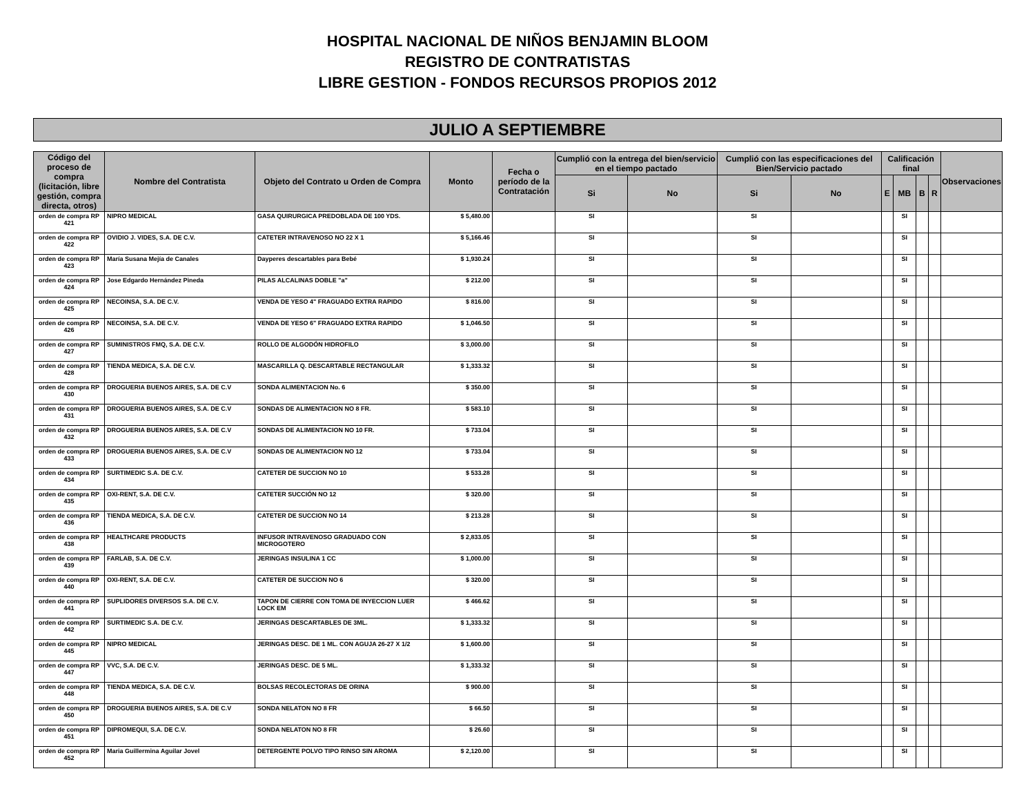HOSPITAL NACIONAL DE NIÑOS BENJAMIN BLOOM
REGISTRO DE CONTRATISTAS
LIBRE GESTION - FONDOS RECURSOS PROPIOS 2012
JULIO A SEPTIEMBRE
| Código del proceso de compra (licitación, libre gestión, compra directa, otros) | Nombre del Contratista | Objeto del Contrato u Orden de Compra | Monto | Fecha o período de la Contratación | Cumplió con la entrega del bien/servicio en el tiempo pactado | | Cumplió con las especificaciones del Bien/Servicio pactado | | Calificación final | | | | Observaciones |
| --- | --- | --- | --- | --- | --- | --- | --- | --- | --- | --- | --- | --- | --- |
| | | | | | Si | No | Si | No | E | MB | B | R | |
| orden de compra RP 421 | NIPRO MEDICAL | GASA QUIRURGICA PREDOBLADA DE 100 YDS. | $ 5,480.00 | | SI | | SI | | | SI | | | |
| orden de compra RP 422 | OVIDIO J. VIDES, S.A. DE C.V. | CATETER INTRAVENOSO NO 22 X 1 | $ 5,166.46 | | SI | | SI | | | SI | | | |
| orden de compra RP 423 | María Susana Mejía de Canales | Dayperes descartables para Bebé | $ 1,930.24 | | SI | | SI | | | SI | | | |
| orden de compra RP 424 | Jose Edgardo Hernández Pineda | PILAS ALCALINAS DOBLE "a" | $ 212.00 | | SI | | SI | | | SI | | | |
| orden de compra RP 425 | NECOINSA, S.A. DE C.V. | VENDA DE YESO 4" FRAGUADO EXTRA RAPIDO | $ 816.00 | | SI | | SI | | | SI | | | |
| orden de compra RP 426 | NECOINSA, S.A. DE C.V. | VENDA DE YESO 6" FRAGUADO EXTRA RAPIDO | $ 1,046.50 | | SI | | SI | | | SI | | | |
| orden de compra RP 427 | SUMINISTROS FMQ, S.A. DE C.V. | ROLLO DE ALGODÓN HIDROFILO | $ 3,000.00 | | SI | | SI | | | SI | | | |
| orden de compra RP 428 | TIENDA MEDICA, S.A. DE C.V. | MASCARILLA Q. DESCARTABLE RECTANGULAR | $ 1,333.32 | | SI | | SI | | | SI | | | |
| orden de compra RP 430 | DROGUERIA BUENOS AIRES, S.A. DE C.V | SONDA ALIMENTACION No. 6 | $ 350.00 | | SI | | SI | | | SI | | | |
| orden de compra RP 431 | DROGUERIA BUENOS AIRES, S.A. DE C.V | SONDAS DE ALIMENTACION NO 8 FR. | $ 583.10 | | SI | | SI | | | SI | | | |
| orden de compra RP 432 | DROGUERIA BUENOS AIRES, S.A. DE C.V | SONDAS DE ALIMENTACION NO 10 FR. | $ 733.04 | | SI | | SI | | | SI | | | |
| orden de compra RP 433 | DROGUERIA BUENOS AIRES, S.A. DE C.V | SONDAS DE ALIMENTACION NO 12 | $ 733.04 | | SI | | SI | | | SI | | | |
| orden de compra RP 434 | SURTIMEDIC S.A. DE C.V. | CATETER DE SUCCION NO 10 | $ 533.28 | | SI | | SI | | | SI | | | |
| orden de compra RP 435 | OXI-RENT, S.A. DE C.V. | CATETER SUCCIÓN NO 12 | $ 320.00 | | SI | | SI | | | SI | | | |
| orden de compra RP 436 | TIENDA MEDICA, S.A. DE C.V. | CATETER DE SUCCION NO 14 | $ 213.28 | | SI | | SI | | | SI | | | |
| orden de compra RP 438 | HEALTHCARE PRODUCTS | INFUSOR INTRAVENOSO GRADUADO CON MICROGOTERO | $ 2,833.05 | | SI | | SI | | | SI | | | |
| orden de compra RP 439 | FARLAB, S.A. DE C.V. | JERINGAS INSULINA 1 CC | $ 1,000.00 | | SI | | SI | | | SI | | | |
| orden de compra RP 440 | OXI-RENT, S.A. DE C.V. | CATETER DE SUCCION NO 6 | $ 320.00 | | SI | | SI | | | SI | | | |
| orden de compra RP 441 | SUPLIDORES DIVERSOS S.A. DE C.V. | TAPON DE CIERRE CON TOMA DE INYECCION LUER LOCK EM | $ 466.62 | | SI | | SI | | | SI | | | |
| orden de compra RP 442 | SURTIMEDIC S.A. DE C.V. | JERINGAS DESCARTABLES DE 3ML. | $ 1,333.32 | | SI | | SI | | | SI | | | |
| orden de compra RP 445 | NIPRO MEDICAL | JERINGAS DESC. DE 1 ML. CON AGUJA 26-27 X 1/2 | $ 1,600.00 | | SI | | SI | | | SI | | | |
| orden de compra RP 447 | VVC, S.A. DE C.V. | JERINGAS DESC. DE 5 ML. | $ 1,333.32 | | SI | | SI | | | SI | | | |
| orden de compra RP 448 | TIENDA MEDICA, S.A. DE C.V. | BOLSAS RECOLECTORAS DE ORINA | $ 900.00 | | SI | | SI | | | SI | | | |
| orden de compra RP 450 | DROGUERIA BUENOS AIRES, S.A. DE C.V | SONDA NELATON NO 8 FR | $ 66.50 | | SI | | SI | | | SI | | | |
| orden de compra RP 451 | DIPROMEQUI, S.A. DE C.V. | SONDA NELATON NO 8 FR | $ 26.60 | | SI | | SI | | | SI | | | |
| orden de compra RP 452 | Maria Guillermina Aguilar Jovel | DETERGENTE POLVO TIPO RINSO SIN AROMA | $ 2,120.00 | | SI | | SI | | | SI | | | |